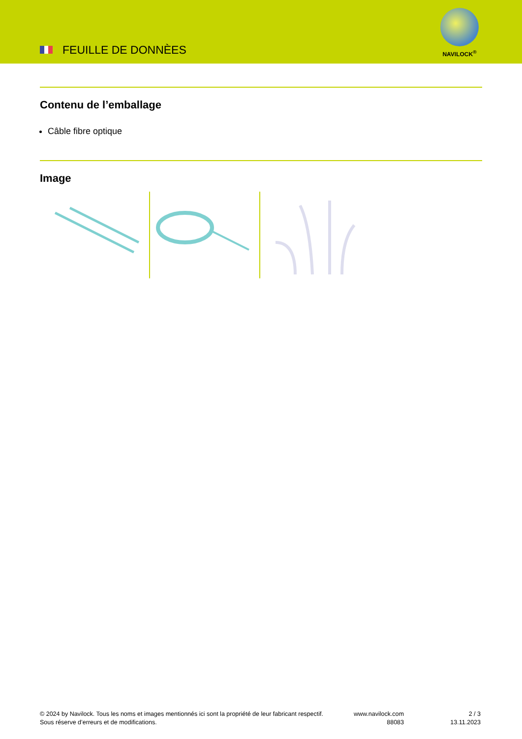FEUILLE DE DONNÈES
NAVILOCK<sup>®</sup>
Contenu de l’emballage
Câble fibre optique
Image
© 2024 by Navilock. Tous les noms et images mentionnés ici sont la propriété de leur fabricant respectif. Sous réserve d’erreurs et de modifications.
www.navilock.com
88083
2 / 3
13.11.2023